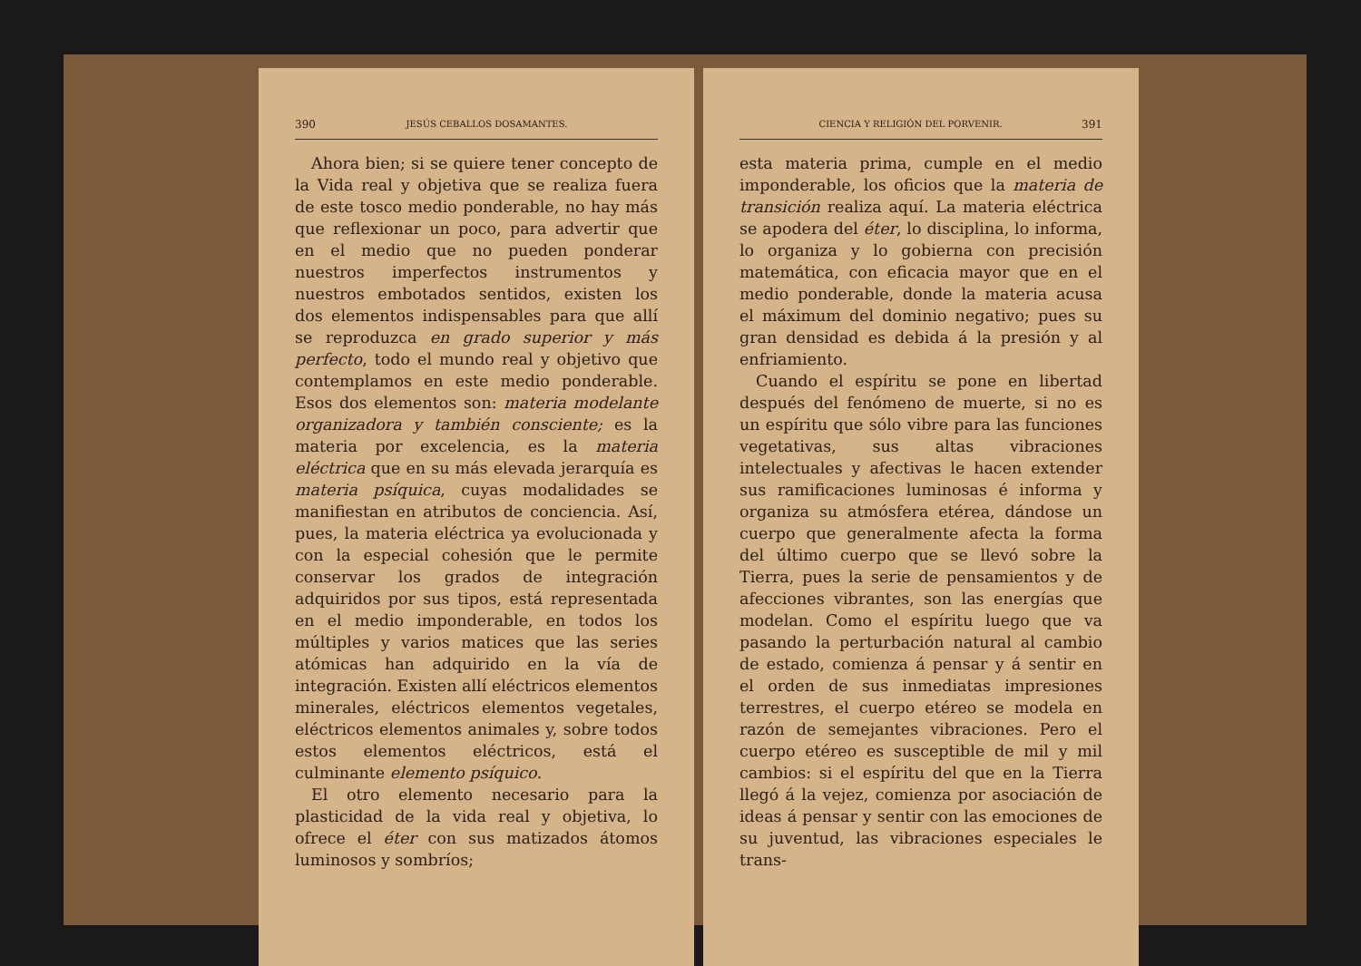390 JESÚS CEBALLOS DOSAMANTES.
Ahora bien; si se quiere tener concepto de la Vida real y objetiva que se realiza fuera de este tosco medio ponderable, no hay más que reflexionar un poco, para advertir que en el medio que no pueden ponderar nuestros imperfectos instrumentos y nuestros embotados sentidos, existen los dos elementos indispensables para que allí se reproduzca en grado superior y más perfecto, todo el mundo real y objetivo que contemplamos en este medio ponderable. Esos dos elementos son: materia modelante organizadora y también consciente; es la materia por excelencia, es la materia eléctrica que en su más elevada jerarquía es materia psíquica, cuyas modalidades se manifiestan en atributos de conciencia. Así, pues, la materia eléctrica ya evolucionada y con la especial cohesión que le permite conservar los grados de integración adquiridos por sus tipos, está representada en el medio imponderable, en todos los múltiples y varios matices que las series atómicas han adquirido en la vía de integración. Existen allí eléctricos elementos minerales, eléctricos elementos vegetales, eléctricos elementos animales y, sobre todos estos elementos eléctricos, está el culminante elemento psíquico.
El otro elemento necesario para la plasticidad de la vida real y objetiva, lo ofrece el éter con sus matizados átomos luminosos y sombríos;
CIENCIA Y RELIGIÓN DEL PORVENIR. 391
esta materia prima, cumple en el medio imponderable, los oficios que la materia de transición realiza aquí. La materia eléctrica se apodera del éter, lo disciplina, lo informa, lo organiza y lo gobierna con precisión matemática, con eficacia mayor que en el medio ponderable, donde la materia acusa el máximum del dominio negativo; pues su gran densidad es debida á la presión y al enfriamiento.
Cuando el espíritu se pone en libertad después del fenómeno de muerte, si no es un espíritu que sólo vibre para las funciones vegetativas, sus altas vibraciones intelectuales y afectivas le hacen extender sus ramificaciones luminosas é informa y organiza su atmósfera etérea, dándose un cuerpo que generalmente afecta la forma del último cuerpo que se llevó sobre la Tierra, pues la serie de pensamientos y de afecciones vibrantes, son las energías que modelan. Como el espíritu luego que va pasando la perturbación natural al cambio de estado, comienza á pensar y á sentir en el orden de sus inmediatas impresiones terrestres, el cuerpo etéreo se modela en razón de semejantes vibraciones. Pero el cuerpo etéreo es susceptible de mil y mil cambios: si el espíritu del que en la Tierra llegó á la vejez, comienza por asociación de ideas á pensar y sentir con las emociones de su juventud, las vibraciones especiales le trans-